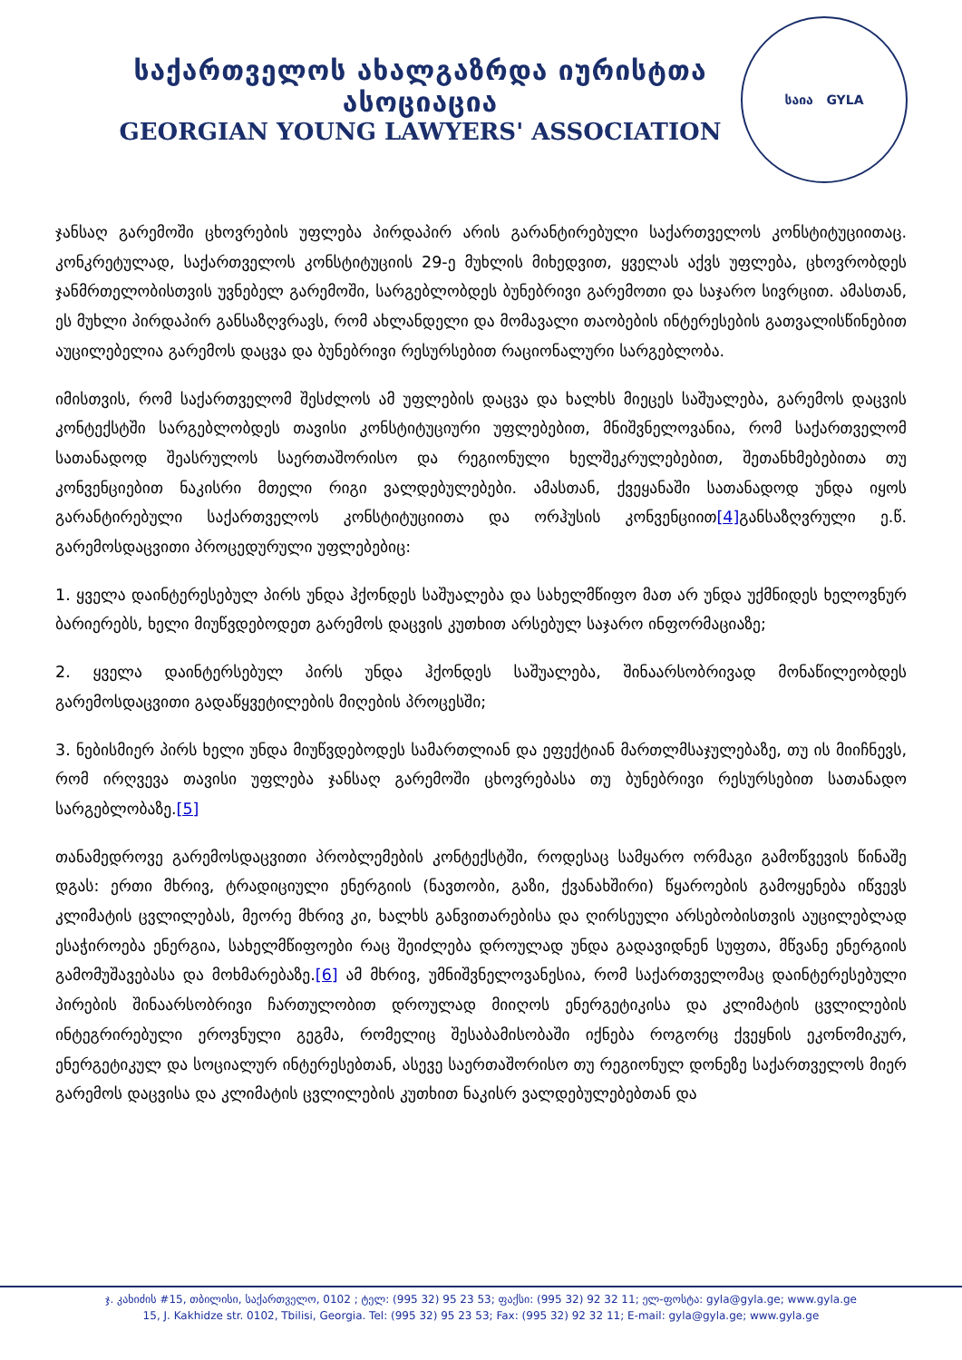საქართველოს ახალგაზრდა იურისტთა ასოციაცია
GEORGIAN YOUNG LAWYERS' ASSOCIATION
საია GYLA
ჯანსაღ გარემოში ცხოვრების უფლება პირდაპირ არის გარანტირებული საქართველოს კონსტიტუციითაც. კონკრეტულად, საქართველოს კონსტიტუციის 29-ე მუხლის მიხედვით, ყველას აქვს უფლება, ცხოვრობდეს ჯანმრთელობისთვის უვნებელ გარემოში, სარგებლობდეს ბუნებრივი გარემოთი და საჯარო სივრცით. ამასთან, ეს მუხლი პირდაპირ განსაზღვრავს, რომ ახლანდელი და მომავალი თაობების ინტერესების გათვალისწინებით აუცილებელია გარემოს დაცვა და ბუნებრივი რესურსებით რაციონალური სარგებლობა.
იმისთვის, რომ საქართველომ შესძლოს ამ უფლების დაცვა და ხალხს მიეცეს საშუალება, გარემოს დაცვის კონტექსტში სარგებლობდეს თავისი კონსტიტუციური უფლებებით, მნიშვნელოვანია, რომ საქართველომ სათანადოდ შეასრულოს საერთაშორისო და რეგიონული ხელშეკრულებებით, შეთანხმებებითა თუ კონვენციებით ნაკისრი მთელი რიგი ვალდებულებები. ამასთან, ქვეყანაში სათანადოდ უნდა იყოს გარანტირებული საქართველოს კონსტიტუციითა და ორჰუსის კონვენციით[4] განსაზღვრული ე.წ. გარემოსდაცვითი პროცედურული უფლებებიც:
1. ყველა დაინტერესებულ პირს უნდა ჰქონდეს საშუალება და სახელმწიფო მათ არ უნდა უქმნიდეს ხელოვნურ ბარიერებს, ხელი მიუწვდებოდეთ გარემოს დაცვის კუთხით არსებულ საჯარო ინფორმაციაზე;
2. ყველა დაინტერსებულ პირს უნდა ჰქონდეს საშუალება, შინაარსობრივად მონაწილეობდეს გარემოსდაცვითი გადაწყვეტილების მიღების პროცესში;
3. ნებისმიერ პირს ხელი უნდა მიუწვდებოდეს სამართლიან და ეფექტიან მართლმსაჯულებაზე, თუ ის მიიჩნევს, რომ ირღვევა თავისი უფლება ჯანსაღ გარემოში ცხოვრებასა თუ ბუნებრივი რესურსებით სათანადო სარგებლობაზე.[5]
თანამედროვე გარემოსდაცვითი პრობლემების კონტექსტში, როდესაც სამყარო ორმაგი გამოწვევის წინაშე დგას: ერთი მხრივ, ტრადიციული ენერგიის (ნავთობი, გაზი, ქვანახშირი) წყაროების გამოყენება იწვევს კლიმატის ცვლილებას, მეორე მხრივ კი, ხალხს განვითარებისა და ღირსეული არსებობისთვის აუცილებლად ესაჭიროება ენერგია, სახელმწიფოები რაც შეიძლება დროულად უნდა გადავიდნენ სუფთა, მწვანე ენერგიის გამომუშავებასა და მოხმარებაზე.[6] ამ მხრივ, უმნიშვნელოვანესია, რომ საქართველომაც დაინტერესებული პირების შინაარსობრივი ჩართულობით დროულად მიიღოს ენერგეტიკისა და კლიმატის ცვლილების ინტეგრირებული ეროვნული გეგმა, რომელიც შესაბამისობაში იქნება როგორც ქვეყნის ეკონომიკურ, ენერგეტიკულ და სოციალურ ინტერესებთან, ასევე საერთაშორისო თუ რეგიონულ დონეზე საქართველოს მიერ გარემოს დაცვისა და კლიმატის ცვლილების კუთხით ნაკისრ ვალდებულებებთან და
ჯ. კახიძის #15, თბილისი, საქართველო, 0102 ; ტელ: (995 32) 95 23 53; ფაქსი: (995 32) 92 32 11; ელ-ფოსტა: gyla@gyla.ge; www.gyla.ge
15, J. Kakhidze str. 0102, Tbilisi, Georgia. Tel: (995 32) 95 23 53; Fax: (995 32) 92 32 11; E-mail: gyla@gyla.ge; www.gyla.ge